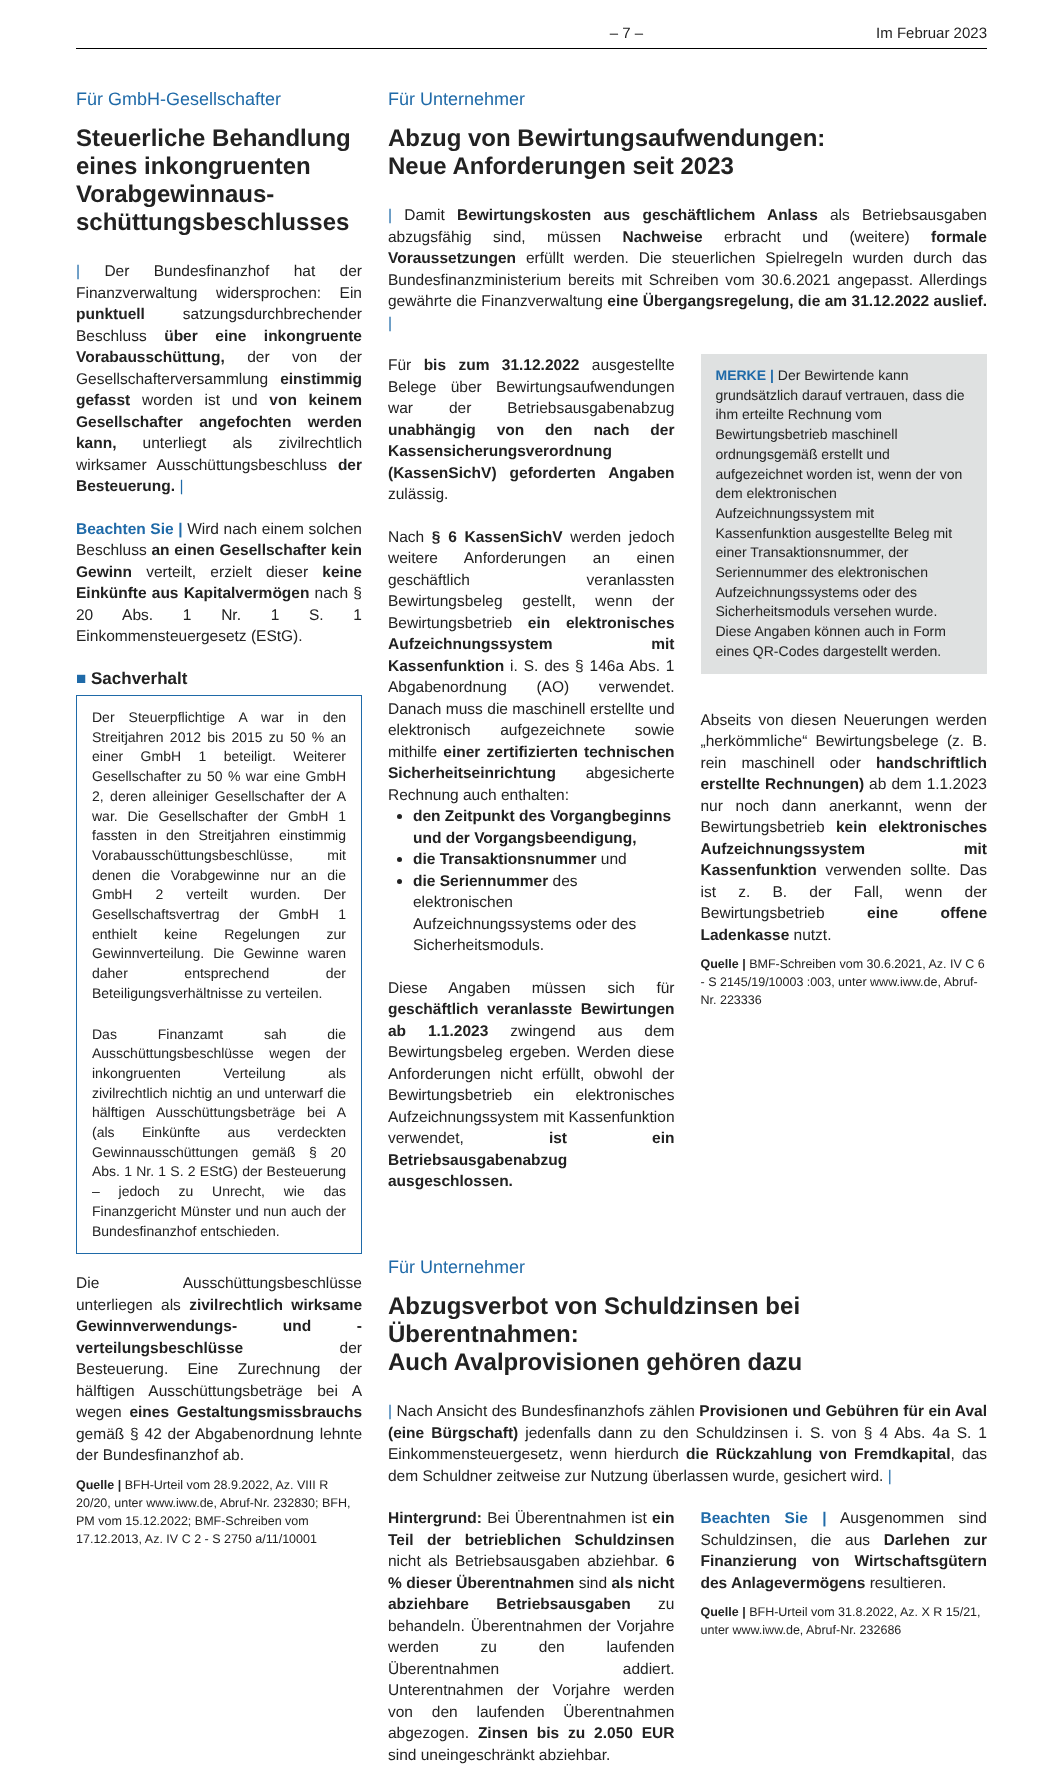– 7 – Im Februar 2023
Für GmbH-Gesellschafter
Steuerliche Behandlung eines inkongruenten Vorabgewinnaus­schüttungsbeschlusses
| Der Bundesfinanzhof hat der Finanzverwaltung widersprochen: Ein punktuell satzungsdurchbrechender Beschluss über eine inkongruente Vorabausschüttung, der von der Gesellschafterversammlung einstimmig gefasst worden ist und von keinem Gesellschafter angefochten werden kann, unterliegt als zivilrechtlich wirksamer Ausschüttungsbeschluss der Besteuerung. |
Beachten Sie | Wird nach einem solchen Beschluss an einen Gesellschafter kein Gewinn verteilt, erzielt dieser keine Einkünfte aus Kapitalvermögen nach § 20 Abs. 1 Nr. 1 S. 1 Einkommensteuergesetz (EStG).
■ Sachverhalt
Der Steuerpflichtige A war in den Streitjahren 2012 bis 2015 zu 50 % an einer GmbH 1 beteiligt. Weiterer Gesellschafter zu 50 % war eine GmbH 2, deren alleiniger Gesellschafter der A war. Die Gesellschafter der GmbH 1 fassten in den Streitjahren einstimmig Vorabausschüttungsbeschlüsse, mit denen die Vorabgewinne nur an die GmbH 2 verteilt wurden. Der Gesellschaftsvertrag der GmbH 1 enthielt keine Regelungen zur Gewinnverteilung. Die Gewinne waren daher entsprechend der Beteiligungsverhältnisse zu verteilen.
Das Finanzamt sah die Ausschüttungsbeschlüsse wegen der inkongruenten Verteilung als zivilrechtlich nichtig an und unterwarf die hälftigen Ausschüttungsbeträge bei A (als Einkünfte aus verdeckten Gewinnausschüttungen gemäß § 20 Abs. 1 Nr. 1 S. 2 EStG) der Besteuerung – jedoch zu Unrecht, wie das Finanzgericht Münster und nun auch der Bundesfinanzhof entschieden.
Die Ausschüttungsbeschlüsse unterliegen als zivilrechtlich wirksame Gewinnverwendungs- und -verteilungsbeschlüsse der Besteuerung. Eine Zurechnung der hälftigen Ausschüttungsbeträge bei A wegen eines Gestaltungsmissbrauchs gemäß § 42 der Abgabenordnung lehnte der Bundesfinanzhof ab.
Quelle | BFH-Urteil vom 28.9.2022, Az. VIII R 20/20, unter www.iww.de, Abruf-Nr. 232830; BFH, PM vom 15.12.2022; BMF-Schreiben vom 17.12.2013, Az. IV C 2 - S 2750 a/11/10001
Für Unternehmer
Abzug von Bewirtungsaufwendungen:
Neue Anforderungen seit 2023
| Damit Bewirtungskosten aus geschäftlichem Anlass als Betriebsausgaben abzugsfähig sind, müssen Nachweise erbracht und (weitere) formale Voraussetzungen erfüllt werden. Die steuerlichen Spielregeln wurden durch das Bundesfinanzministerium bereits mit Schreiben vom 30.6.2021 angepasst. Allerdings gewährte die Finanzverwaltung eine Übergangsregelung, die am 31.12.2022 auslief. |
Für bis zum 31.12.2022 ausgestellte Belege über Bewirtungsaufwendungen war der Betriebsausgabenabzug unabhängig von den nach der Kassensicherungsverordnung (KassenSichV) geforderten Angaben zulässig.
Nach § 6 KassenSichV werden jedoch weitere Anforderungen an einen geschäftlich veranlassten Bewirtungsbeleg gestellt, wenn der Bewirtungsbetrieb ein elektronisches Aufzeichnungssystem mit Kassenfunktion i. S. des § 146a Abs. 1 Abgabenordnung (AO) verwendet. Danach muss die maschinell erstellte und elektronisch aufgezeichnete sowie mithilfe einer zertifizierten technischen Sicherheitseinrichtung abgesicherte Rechnung auch enthalten:
den Zeitpunkt des Vorgangbeginns und der Vorgangsbeendigung,
die Transaktionsnummer und
die Seriennummer des elektronischen Aufzeichnungssystems oder des Sicherheitsmoduls.
Diese Angaben müssen sich für geschäftlich veranlasste Bewirtungen ab 1.1.2023 zwingend aus dem Bewirtungsbeleg ergeben. Werden diese Anforderungen nicht erfüllt, obwohl der Bewirtungsbetrieb ein elektronisches Aufzeichnungssystem mit Kassenfunktion verwendet, ist ein Betriebsausgabenabzug ausgeschlossen.
MERKE | Der Bewirtende kann grundsätzlich darauf vertrauen, dass die ihm erteilte Rechnung vom Bewirtungsbetrieb maschinell ordnungsgemäß erstellt und aufgezeichnet worden ist, wenn der von dem elektronischen Aufzeichnungssystem mit Kassenfunktion ausgestellte Beleg mit einer Transaktionsnummer, der Seriennummer des elektronischen Aufzeichnungssystems oder des Sicherheitsmoduls versehen wurde. Diese Angaben können auch in Form eines QR-Codes dargestellt werden.
Abseits von diesen Neuerungen werden „herkömmliche“ Bewirtungsbelege (z. B. rein maschinell oder handschriftlich erstellte Rechnungen) ab dem 1.1.2023 nur noch dann anerkannt, wenn der Bewirtungsbetrieb kein elektronisches Aufzeichnungssystem mit Kassenfunktion verwenden sollte. Das ist z. B. der Fall, wenn der Bewirtungsbetrieb eine offene Ladenkasse nutzt.
Quelle | BMF-Schreiben vom 30.6.2021, Az. IV C 6 - S 2145/19/10003 :003, unter www.iww.de, Abruf-Nr. 223336
Für Unternehmer
Abzugsverbot von Schuldzinsen bei Überentnahmen:
Auch Avalprovisionen gehören dazu
| Nach Ansicht des Bundesfinanzhofs zählen Provisionen und Gebühren für ein Aval (eine Bürgschaft) jedenfalls dann zu den Schuldzinsen i. S. von § 4 Abs. 4a S. 1 Einkommensteuergesetz, wenn hierdurch die Rückzahlung von Fremdkapital, das dem Schuldner zeitweise zur Nutzung überlassen wurde, gesichert wird. |
Hintergrund: Bei Überentnahmen ist ein Teil der betrieblichen Schuldzinsen nicht als Betriebsausgaben abziehbar. 6 % dieser Überentnahmen sind als nicht abziehbare Betriebsausgaben zu behandeln. Überentnahmen der Vorjahre werden zu den laufenden Überentnahmen addiert. Unterentnahmen der Vorjahre werden von den laufenden Überentnahmen abgezogen. Zinsen bis zu 2.050 EUR sind uneingeschränkt abziehbar.
Beachten Sie | Ausgenommen sind Schuldzinsen, die aus Darlehen zur Finanzierung von Wirtschaftsgütern des Anlagevermögens resultieren.
Quelle | BFH-Urteil vom 31.8.2022, Az. X R 15/21, unter www.iww.de, Abruf-Nr. 232686